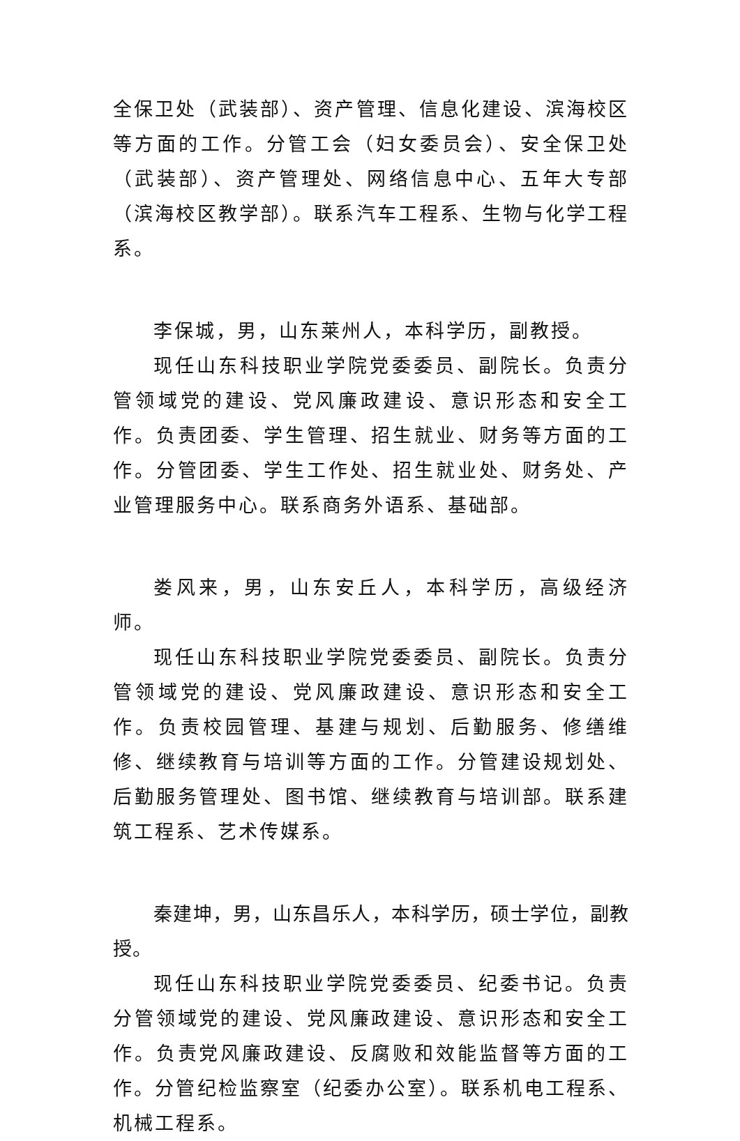全保卫处（武装部）、资产管理、信息化建设、滨海校区等方面的工作。分管工会（妇女委员会）、安全保卫处（武装部）、资产管理处、网络信息中心、五年大专部（滨海校区教学部）。联系汽车工程系、生物与化学工程系。
李保城，男，山东莱州人，本科学历，副教授。
现任山东科技职业学院党委委员、副院长。负责分管领域党的建设、党风廉政建设、意识形态和安全工作。负责团委、学生管理、招生就业、财务等方面的工作。分管团委、学生工作处、招生就业处、财务处、产业管理服务中心。联系商务外语系、基础部。
娄风来，男，山东安丘人，本科学历，高级经济师。
现任山东科技职业学院党委委员、副院长。负责分管领域党的建设、党风廉政建设、意识形态和安全工作。负责校园管理、基建与规划、后勤服务、修缮维修、继续教育与培训等方面的工作。分管建设规划处、后勤服务管理处、图书馆、继续教育与培训部。联系建筑工程系、艺术传媒系。
秦建坤，男，山东昌乐人，本科学历，硕士学位，副教授。
现任山东科技职业学院党委委员、纪委书记。负责分管领域党的建设、党风廉政建设、意识形态和安全工作。负责党风廉政建设、反腐败和效能监督等方面的工作。分管纪检监察室（纪委办公室）。联系机电工程系、机械工程系。